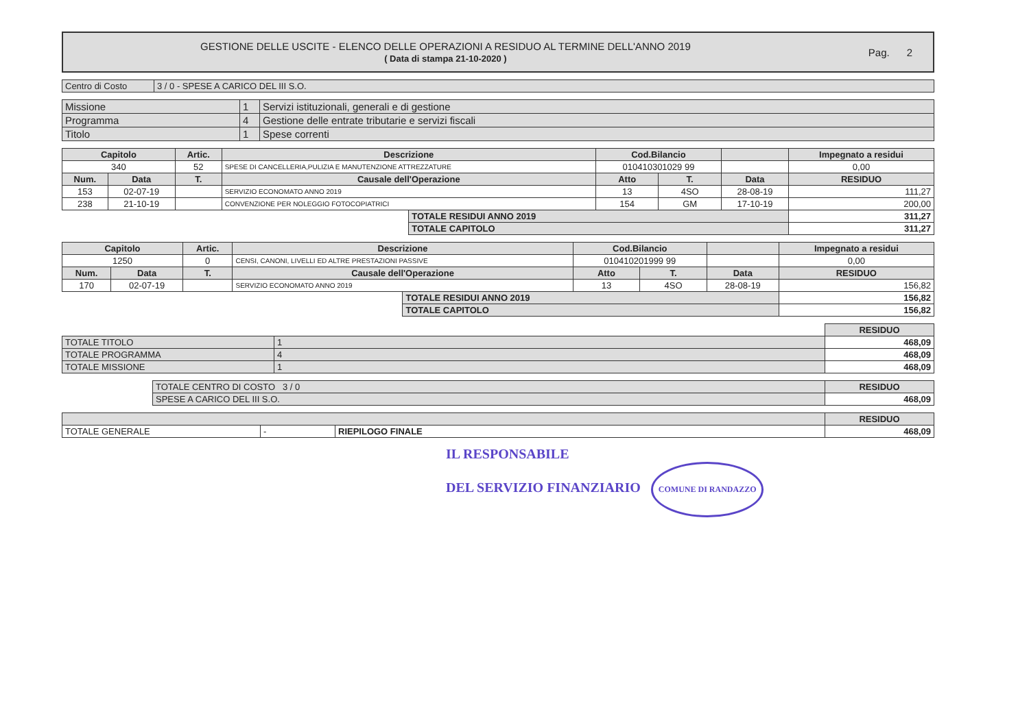GESTIONE DELLE USCITE - ELENCO DELLE OPERAZIONI A RESIDUO AL TERMINE DELL'ANNO 2019
( Data di stampa 21-10-2020 )
Pag. 2
| Centro di Costo | 3 / 0 - SPESE A CARICO DEL III S.O. |
| Missione | 1 | Servizi istituzionali, generali e di gestione |
| Programma | 4 | Gestione delle entrate tributarie e servizi fiscali |
| Titolo | 1 | Spese correnti |
| Capitolo | | Artic. | Descrizione | | Cod.Bilancio | | | Impegnato a residui |
| --- | --- | --- | --- | --- | --- | --- | --- | --- |
| 340 | | 52 | SPESE DI CANCELLERIA,PULIZIA E MANUTENZIONE ATTREZZATURE | | 010410301029 99 | | | 0,00 |
| Num. | Data | T. | Causale dell'Operazione | | Atto | T. | Data | RESIDUO |
| 153 | 02-07-19 | | SERVIZIO ECONOMATO ANNO 2019 | | 13 | 4SO | 28-08-19 | 111,27 |
| 238 | 21-10-19 | | CONVENZIONE PER NOLEGGIO FOTOCOPIATRICI | | 154 | GM | 17-10-19 | 200,00 |
| | | | | TOTALE RESIDUI ANNO 2019 | | | | 311,27 |
| | | | | TOTALE CAPITOLO | | | | 311,27 |
| Capitolo | | Artic. | Descrizione | | Cod.Bilancio | | | Impegnato a residui |
| --- | --- | --- | --- | --- | --- | --- | --- | --- |
| 1250 | | 0 | CENSI, CANONI, LIVELLI ED ALTRE PRESTAZIONI PASSIVE | | 010410201999 99 | | | 0,00 |
| Num. | Data | T. | Causale dell'Operazione | | Atto | T. | Data | RESIDUO |
| 170 | 02-07-19 | | SERVIZIO ECONOMATO ANNO 2019 | | 13 | 4SO | 28-08-19 | 156,82 |
| | | | | TOTALE RESIDUI ANNO 2019 | | | | 156,82 |
| | | | | TOTALE CAPITOLO | | | | 156,82 |
| | | RESIDUO |
| TOTALE TITOLO | 1 | 468,09 |
| TOTALE PROGRAMMA | 4 | 468,09 |
| TOTALE MISSIONE | 1 | 468,09 |
| TOTALE CENTRO DI COSTO 3 / 0 | RESIDUO |
| SPESE A CARICO DEL III S.O. | 468,09 |
| | | | RESIDUO |
| TOTALE GENERALE | - | RIEPILOGO FINALE | 468,09 |
IL RESPONSABILE
DEL SERVIZIO FINANZIARIO COMUNE DI RANDAZZO